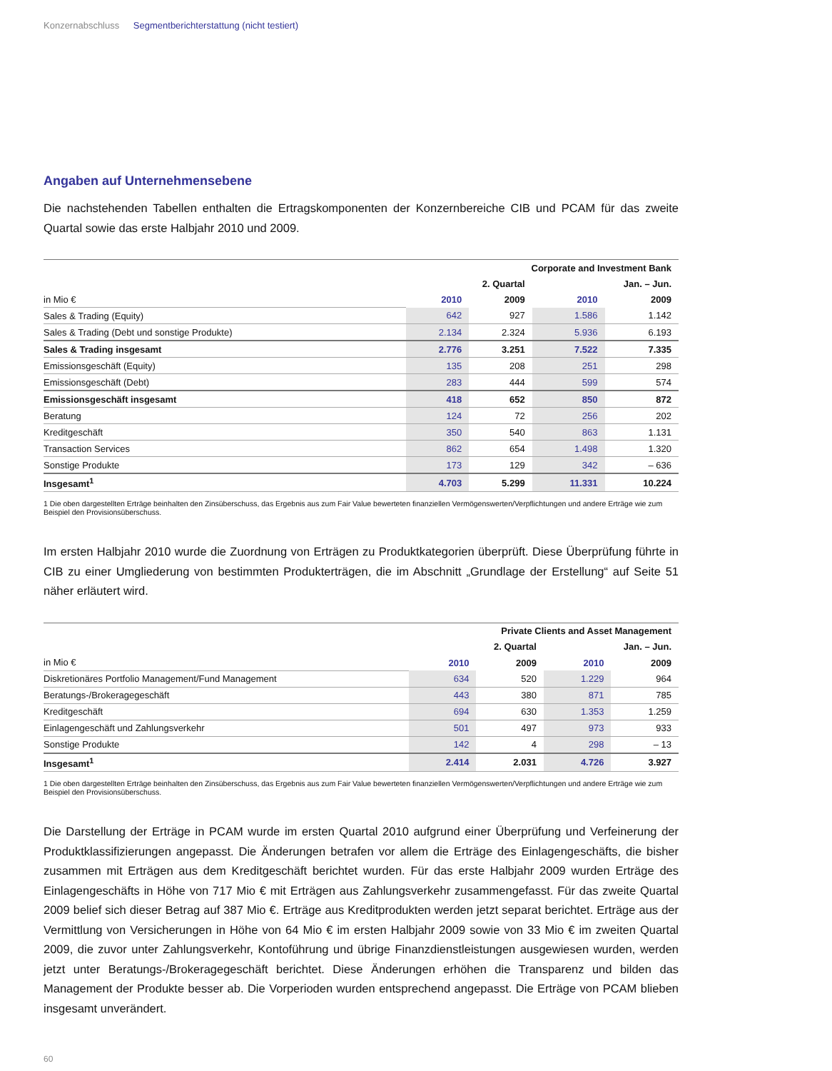Konzernabschluss Segmentberichterstattung (nicht testiert)
Angaben auf Unternehmensebene
Die nachstehenden Tabellen enthalten die Ertragskomponenten der Konzernbereiche CIB und PCAM für das zweite Quartal sowie das erste Halbjahr 2010 und 2009.
| | Corporate and Investment Bank | | | |
| --- | --- | --- | --- | --- |
| | 2. Quartal | | Jan. – Jun. | |
| in Mio € | 2010 | 2009 | 2010 | 2009 |
| Sales & Trading (Equity) | 642 | 927 | 1.586 | 1.142 |
| Sales & Trading (Debt und sonstige Produkte) | 2.134 | 2.324 | 5.936 | 6.193 |
| Sales & Trading insgesamt | 2.776 | 3.251 | 7.522 | 7.335 |
| Emissionsgeschäft (Equity) | 135 | 208 | 251 | 298 |
| Emissionsgeschäft (Debt) | 283 | 444 | 599 | 574 |
| Emissionsgeschäft insgesamt | 418 | 652 | 850 | 872 |
| Beratung | 124 | 72 | 256 | 202 |
| Kreditgeschäft | 350 | 540 | 863 | 1.131 |
| Transaction Services | 862 | 654 | 1.498 | 1.320 |
| Sonstige Produkte | 173 | 129 | 342 | – 636 |
| Insgesamt<sup>1</sup> | 4.703 | 5.299 | 11.331 | 10.224 |
1 Die oben dargestellten Erträge beinhalten den Zinsüberschuss, das Ergebnis aus zum Fair Value bewerteten finanziellen Vermögenswerten/Verpflichtungen und andere Erträge wie zum Beispiel den Provisionsüberschuss.
Im ersten Halbjahr 2010 wurde die Zuordnung von Erträgen zu Produktkategorien überprüft. Diese Überprüfung führte in CIB zu einer Umgliederung von bestimmten Produkterträgen, die im Abschnitt „Grundlage der Erstellung“ auf Seite 51 näher erläutert wird.
| | Private Clients and Asset Management | | | |
| --- | --- | --- | --- | --- |
| | 2. Quartal | | Jan. – Jun. | |
| in Mio € | 2010 | 2009 | 2010 | 2009 |
| Diskretionäres Portfolio Management/Fund Management | 634 | 520 | 1.229 | 964 |
| Beratungs-/Brokeragegeschäft | 443 | 380 | 871 | 785 |
| Kreditgeschäft | 694 | 630 | 1.353 | 1.259 |
| Einlagengeschäft und Zahlungsverkehr | 501 | 497 | 973 | 933 |
| Sonstige Produkte | 142 | 4 | 298 | – 13 |
| Insgesamt<sup>1</sup> | 2.414 | 2.031 | 4.726 | 3.927 |
1 Die oben dargestellten Erträge beinhalten den Zinsüberschuss, das Ergebnis aus zum Fair Value bewerteten finanziellen Vermögenswerten/Verpflichtungen und andere Erträge wie zum Beispiel den Provisionsüberschuss.
Die Darstellung der Erträge in PCAM wurde im ersten Quartal 2010 aufgrund einer Überprüfung und Verfeinerung der Produktklassifizierungen angepasst. Die Änderungen betrafen vor allem die Erträge des Einlagengeschäfts, die bisher zusammen mit Erträgen aus dem Kreditgeschäft berichtet wurden. Für das erste Halbjahr 2009 wurden Erträge des Einlagengeschäfts in Höhe von 717 Mio € mit Erträgen aus Zahlungsverkehr zusammengefasst. Für das zweite Quartal 2009 belief sich dieser Betrag auf 387 Mio €. Erträge aus Kreditprodukten werden jetzt separat berichtet. Erträge aus der Vermittlung von Versicherungen in Höhe von 64 Mio € im ersten Halbjahr 2009 sowie von 33 Mio € im zweiten Quartal 2009, die zuvor unter Zahlungsverkehr, Kontoführung und übrige Finanzdienstleistungen ausgewiesen wurden, werden jetzt unter Beratungs-/Brokeragegeschäft berichtet. Diese Änderungen erhöhen die Transparenz und bilden das Management der Produkte besser ab. Die Vorperioden wurden entsprechend angepasst. Die Erträge von PCAM blieben insgesamt unverändert.
60